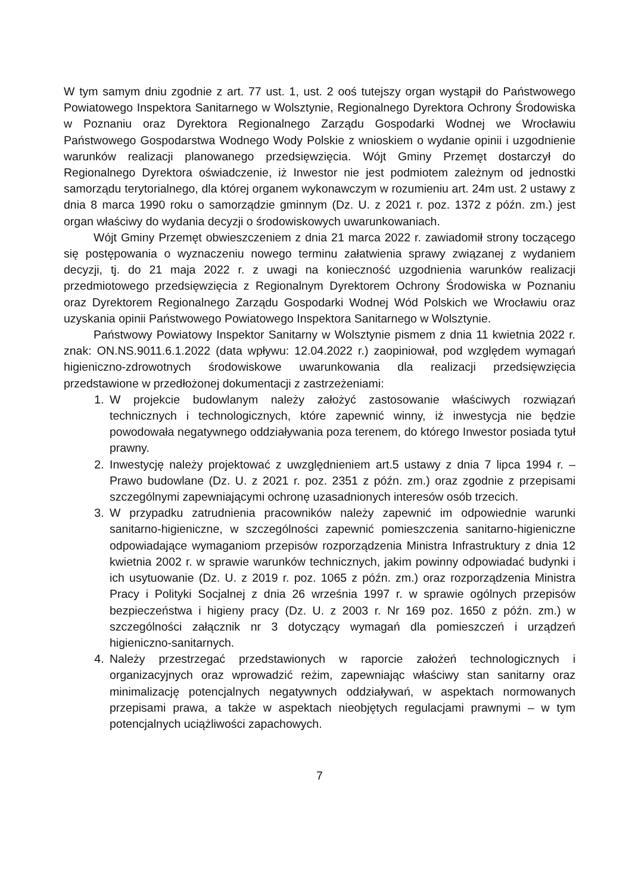W tym samym dniu zgodnie z art. 77 ust. 1, ust. 2 ooś tutejszy organ wystąpił do Państwowego Powiatowego Inspektora Sanitarnego w Wolsztynie, Regionalnego Dyrektora Ochrony Środowiska w Poznaniu oraz Dyrektora Regionalnego Zarządu Gospodarki Wodnej we Wrocławiu Państwowego Gospodarstwa Wodnego Wody Polskie z wnioskiem o wydanie opinii i uzgodnienie warunków realizacji planowanego przedsięwzięcia. Wójt Gminy Przemęt dostarczył do Regionalnego Dyrektora oświadczenie, iż Inwestor nie jest podmiotem zależnym od jednostki samorządu terytorialnego, dla której organem wykonawczym w rozumieniu art. 24m ust. 2 ustawy z dnia 8 marca 1990 roku o samorządzie gminnym (Dz. U. z 2021 r. poz. 1372 z późn. zm.) jest organ właściwy do wydania decyzji o środowiskowych uwarunkowaniach.
Wójt Gminy Przemęt obwieszczeniem z dnia 21 marca 2022 r. zawiadomił strony toczącego się postępowania o wyznaczeniu nowego terminu załatwienia sprawy związanej z wydaniem decyzji, tj. do 21 maja 2022 r. z uwagi na konieczność uzgodnienia warunków realizacji przedmiotowego przedsięwzięcia z Regionalnym Dyrektorem Ochrony Środowiska w Poznaniu oraz Dyrektorem Regionalnego Zarządu Gospodarki Wodnej Wód Polskich we Wrocławiu oraz uzyskania opinii Państwowego Powiatowego Inspektora Sanitarnego w Wolsztynie.
Państwowy Powiatowy Inspektor Sanitarny w Wolsztynie pismem z dnia 11 kwietnia 2022 r. znak: ON.NS.9011.6.1.2022 (data wpływu: 12.04.2022 r.) zaopiniował, pod względem wymagań higieniczno-zdrowotnych środowiskowe uwarunkowania dla realizacji przedsięwzięcia przedstawione w przedłożonej dokumentacji z zastrzeżeniami:
1. W projekcie budowlanym należy założyć zastosowanie właściwych rozwiązań technicznych i technologicznych, które zapewnić winny, iż inwestycja nie będzie powodowała negatywnego oddziaływania poza terenem, do którego Inwestor posiada tytuł prawny.
2. Inwestycję należy projektować z uwzględnieniem art.5 ustawy z dnia 7 lipca 1994 r. – Prawo budowlane (Dz. U. z 2021 r. poz. 2351 z późn. zm.) oraz zgodnie z przepisami szczególnymi zapewniającymi ochronę uzasadnionych interesów osób trzecich.
3. W przypadku zatrudnienia pracowników należy zapewnić im odpowiednie warunki sanitarno-higieniczne, w szczególności zapewnić pomieszczenia sanitarno-higieniczne odpowiadające wymaganiom przepisów rozporządzenia Ministra Infrastruktury z dnia 12 kwietnia 2002 r. w sprawie warunków technicznych, jakim powinny odpowiadać budynki i ich usytuowanie (Dz. U. z 2019 r. poz. 1065 z późn. zm.) oraz rozporządzenia Ministra Pracy i Polityki Socjalnej z dnia 26 września 1997 r. w sprawie ogólnych przepisów bezpieczeństwa i higieny pracy (Dz. U. z 2003 r. Nr 169 poz. 1650 z późn. zm.) w szczególności załącznik nr 3 dotyczący wymagań dla pomieszczeń i urządzeń higieniczno-sanitarnych.
4. Należy przestrzegać przedstawionych w raporcie założeń technologicznych i organizacyjnych oraz wprowadzić reżim, zapewniając właściwy stan sanitarny oraz minimalizację potencjalnych negatywnych oddziaływań, w aspektach normowanych przepisami prawa, a także w aspektach nieobjętych regulacjami prawnymi – w tym potencjalnych uciążliwości zapachowych.
7